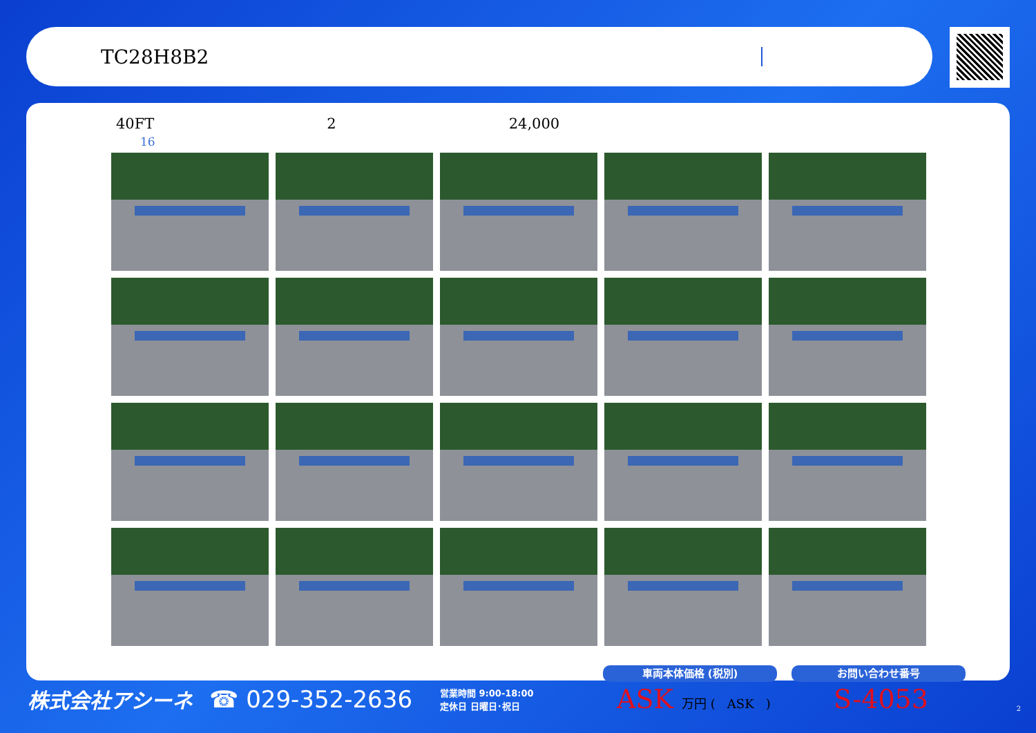TC28H8B2
40FT 2 24,000
16
株式会社アシーネ ☎ 029-352-2636 営業時間 9:00-18:00
定休日 日曜日･祝日
車両本体価格 (税別) お問い合わせ番号
ASK 万円 ( ASK ) S-4053 2